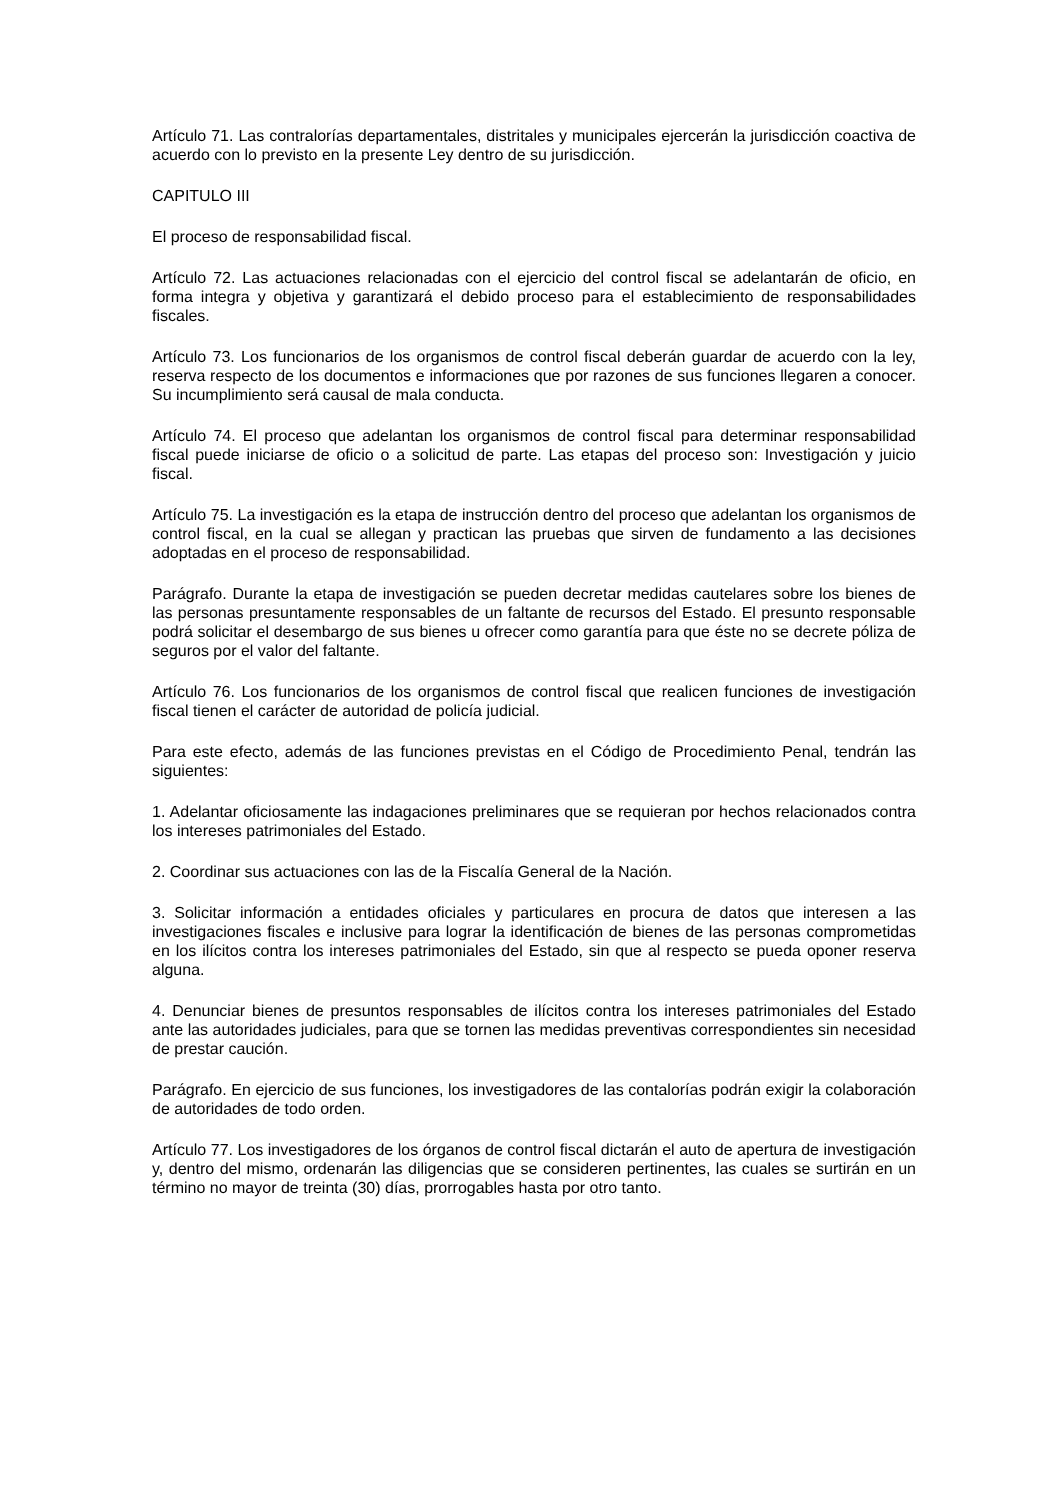Artículo 71. Las contralorías departamentales, distritales y municipales ejercerán la jurisdicción coactiva de acuerdo con lo previsto en la presente Ley dentro de su jurisdicción.
CAPITULO III
El proceso de responsabilidad fiscal.
Artículo 72. Las actuaciones relacionadas con el ejercicio del control fiscal se adelantarán de oficio, en forma integra y objetiva y garantizará el debido proceso para el establecimiento de responsabilidades fiscales.
Artículo 73. Los funcionarios de los organismos de control fiscal deberán guardar de acuerdo con la ley, reserva respecto de los documentos e informaciones que por razones de sus funciones llegaren a conocer. Su incumplimiento será causal de mala conducta.
Artículo 74. El proceso que adelantan los organismos de control fiscal para determinar responsabilidad fiscal puede iniciarse de oficio o a solicitud de parte. Las etapas del proceso son: Investigación y juicio fiscal.
Artículo 75. La investigación es la etapa de instrucción dentro del proceso que adelantan los organismos de control fiscal, en la cual se allegan y practican las pruebas que sirven de fundamento a las decisiones adoptadas en el proceso de responsabilidad.
Parágrafo. Durante la etapa de investigación se pueden decretar medidas cautelares sobre los bienes de las personas presuntamente responsables de un faltante de recursos del Estado. El presunto responsable podrá solicitar el desembargo de sus bienes u ofrecer como garantía para que éste no se decrete póliza de seguros por el valor del faltante.
Artículo 76. Los funcionarios de los organismos de control fiscal que realicen funciones de investigación fiscal tienen el carácter de autoridad de policía judicial.
Para este efecto, además de las funciones previstas en el Código de Procedimiento Penal, tendrán las siguientes:
1. Adelantar oficiosamente las indagaciones preliminares que se requieran por hechos relacionados contra los intereses patrimoniales del Estado.
2. Coordinar sus actuaciones con las de la Fiscalía General de la Nación.
3. Solicitar información a entidades oficiales y particulares en procura de datos que interesen a las investigaciones fiscales e inclusive para lograr la identificación de bienes de las personas comprometidas en los ilícitos contra los intereses patrimoniales del Estado, sin que al respecto se pueda oponer reserva alguna.
4. Denunciar bienes de presuntos responsables de ilícitos contra los intereses patrimoniales del Estado ante las autoridades judiciales, para que se tornen las medidas preventivas correspondientes sin necesidad de prestar caución.
Parágrafo. En ejercicio de sus funciones, los investigadores de las contalorías podrán exigir la colaboración de autoridades de todo orden.
Artículo 77. Los investigadores de los órganos de control fiscal dictarán el auto de apertura de investigación y, dentro del mismo, ordenarán las diligencias que se consideren pertinentes, las cuales se surtirán en un término no mayor de treinta (30) días, prorrogables hasta por otro tanto.